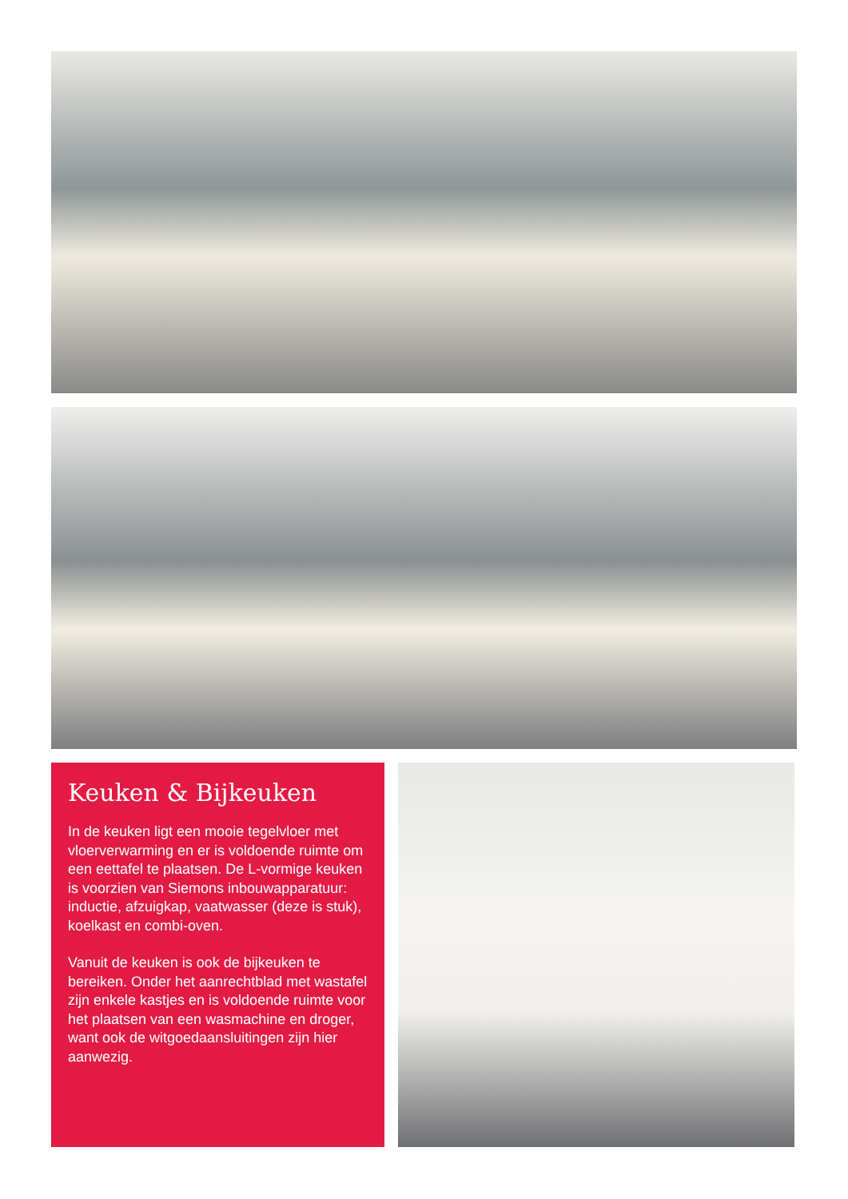Keuken & Bijkeuken
In de keuken ligt een mooie tegelvloer met vloerverwarming en er is voldoende ruimte om een eettafel te plaatsen. De L-vormige keuken is voorzien van Siemons inbouwapparatuur: inductie, afzuigkap, vaatwasser (deze is stuk), koelkast en combi-oven.
Vanuit de keuken is ook de bijkeuken te bereiken. Onder het aanrechtblad met wastafel zijn enkele kastjes en is voldoende ruimte voor het plaatsen van een wasmachine en droger, want ook de witgoedaansluitingen zijn hier aanwezig.